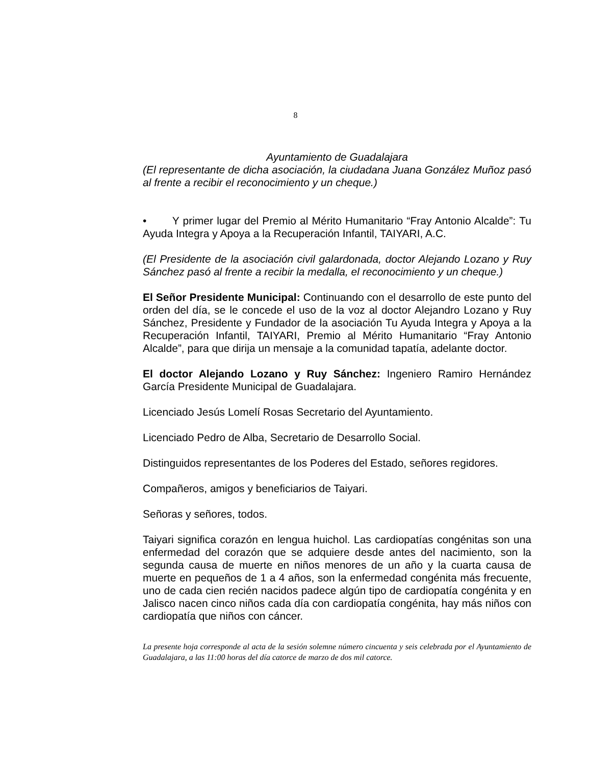8
Ayuntamiento de Guadalajara
(El representante de dicha asociación, la ciudadana Juana González Muñoz pasó al frente a recibir el reconocimiento y un cheque.)
• Y primer lugar del Premio al Mérito Humanitario “Fray Antonio Alcalde”: Tu Ayuda Integra y Apoya a la Recuperación Infantil, TAIYARI, A.C.
(El Presidente de la asociación civil galardonada, doctor Alejando Lozano y Ruy Sánchez pasó al frente a recibir la medalla, el reconocimiento y un cheque.)
El Señor Presidente Municipal: Continuando con el desarrollo de este punto del orden del día, se le concede el uso de la voz al doctor Alejandro Lozano y Ruy Sánchez, Presidente y Fundador de la asociación Tu Ayuda Integra y Apoya a la Recuperación Infantil, TAIYARI, Premio al Mérito Humanitario “Fray Antonio Alcalde”, para que dirija un mensaje a la comunidad tapatía, adelante doctor.
El doctor Alejando Lozano y Ruy Sánchez: Ingeniero Ramiro Hernández García Presidente Municipal de Guadalajara.
Licenciado Jesús Lomelí Rosas Secretario del Ayuntamiento.
Licenciado Pedro de Alba, Secretario de Desarrollo Social.
Distinguidos representantes de los Poderes del Estado, señores regidores.
Compañeros, amigos y beneficiarios de Taiyari.
Señoras y señores, todos.
Taiyari significa corazón en lengua huichol. Las cardiopatías congénitas son una enfermedad del corazón que se adquiere desde antes del nacimiento, son la segunda causa de muerte en niños menores de un año y la cuarta causa de muerte en pequeños de 1 a 4 años, son la enfermedad congénita más frecuente, uno de cada cien recién nacidos padece algún tipo de cardiopatía congénita y en Jalisco nacen cinco niños cada día con cardiopatía congénita, hay más niños con cardiopatía que niños con cáncer.
La presente hoja corresponde al acta de la sesión solemne número cincuenta y seis celebrada por el Ayuntamiento de Guadalajara, a las 11:00 horas del día catorce de marzo de dos mil catorce.